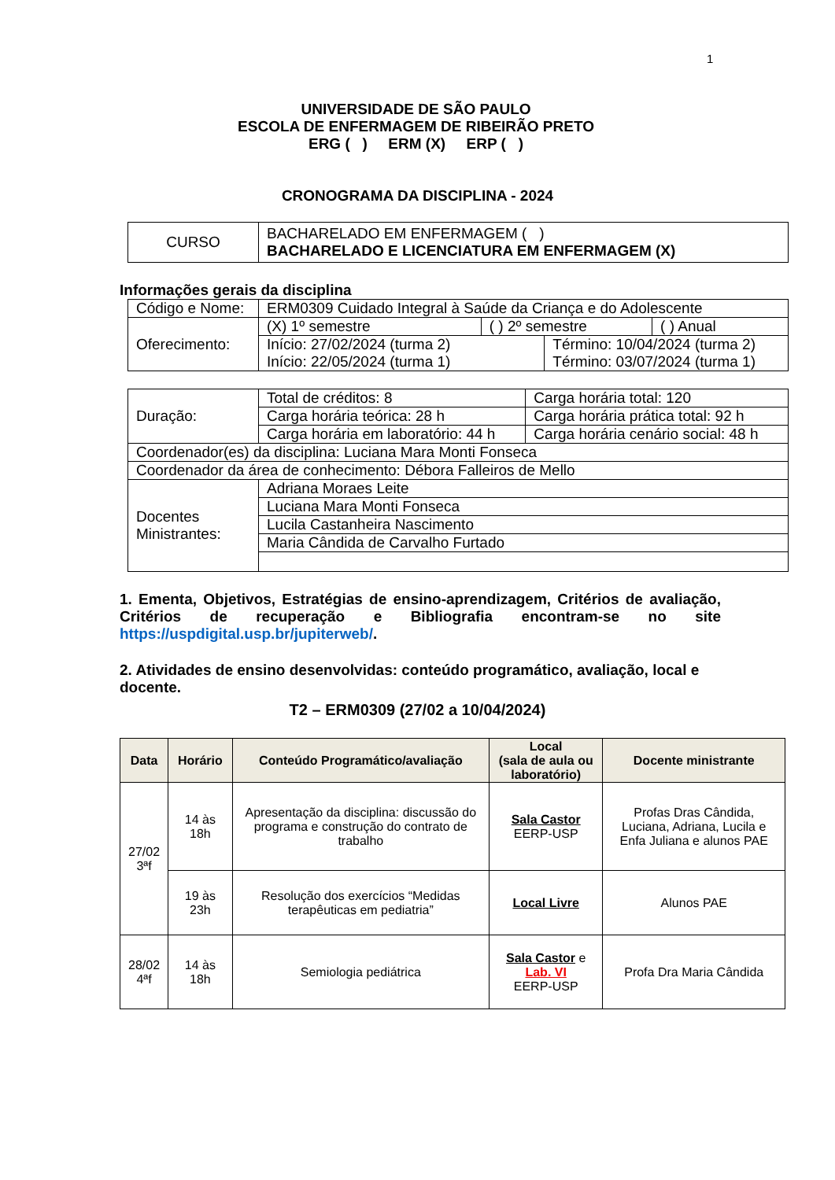1
UNIVERSIDADE DE SÃO PAULO
ESCOLA DE ENFERMAGEM DE RIBEIRÃO PRETO
ERG ( ) ERM (X) ERP ( )
CRONOGRAMA DA DISCIPLINA - 2024
| CURSO | BACHARELADO EM ENFERMAGEM ( ) BACHARELADO E LICENCIATURA EM ENFERMAGEM (X) |
Informações gerais da disciplina
| Código e Nome: | ERM0309 Cuidado Integral à Saúde da Criança e do Adolescente | | | |
| Oferecimento: | (X) 1º semestre | ( ) 2º semestre | | ( ) Anual |
| | Início: 27/02/2024 (turma 2) Início: 22/05/2024 (turma 1) | | Término: 10/04/2024 (turma 2) Término: 03/07/2024 (turma 1) | |
| Duração: | Total de créditos: 8 | Carga horária total: 120 |
| | Carga horária teórica: 28 h | Carga horária prática total: 92 h |
| | Carga horária em laboratório: 44 h | Carga horária cenário social: 48 h |
| Coordenador(es) da disciplina: Luciana Mara Monti Fonseca | | |
| Coordenador da área de conhecimento: Débora Falleiros de Mello | | |
| Docentes Ministrantes: | Adriana Moraes Leite | |
| | Luciana Mara Monti Fonseca | |
| | Lucila Castanheira Nascimento | |
| | Maria Cândida de Carvalho Furtado | |
1. Ementa, Objetivos, Estratégias de ensino-aprendizagem, Critérios de avaliação, Critérios de recuperação e Bibliografia encontram-se no site https://uspdigital.usp.br/jupiterweb/.
2. Atividades de ensino desenvolvidas: conteúdo programático, avaliação, local e docente.
T2 – ERM0309 (27/02 a 10/04/2024)
| Data | Horário | Conteúdo Programático/avaliação | Local (sala de aula ou laboratório) | Docente ministrante |
| --- | --- | --- | --- | --- |
| 27/02 3ªf | 14 às 18h | Apresentação da disciplina: discussão do programa e construção do contrato de trabalho | Sala Castor EERP-USP | Profas Dras Cândida, Luciana, Adriana, Lucila e Enfa Juliana e alunos PAE |
| | 19 às 23h | Resolução dos exercícios “Medidas terapêuticas em pediatria” | Local Livre | Alunos PAE |
| 28/02 4ªf | 14 às 18h | Semiologia pediátrica | Sala Castor e Lab. VI EERP-USP | Profa Dra Maria Cândida |